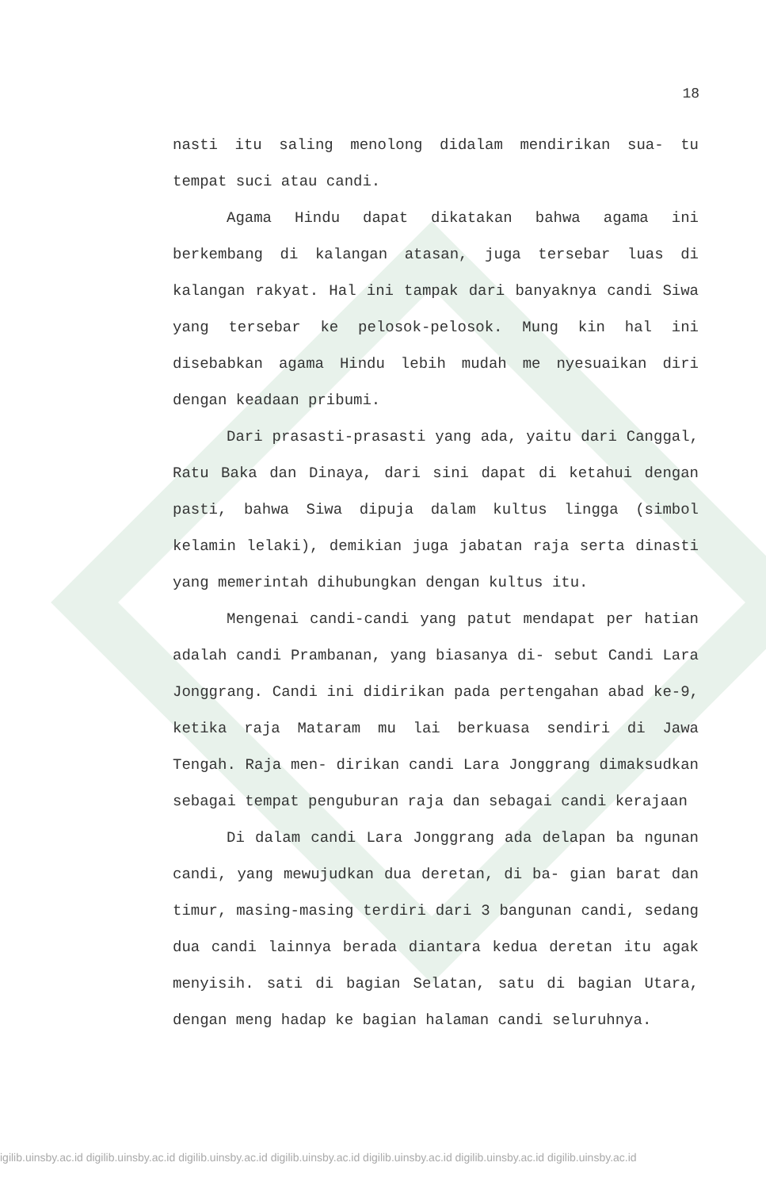18
nasti itu saling menolong didalam mendirikan sua- tu tempat suci atau candi.
Agama Hindu dapat dikatakan bahwa agama ini berkembang di kalangan atasan, juga tersebar luas di kalangan rakyat. Hal ini tampak dari banyaknya candi Siwa yang tersebar ke pelosok-pelosok. Mung kin hal ini disebabkan agama Hindu lebih mudah me nyesuaikan diri dengan keadaan pribumi.
Dari prasasti-prasasti yang ada, yaitu dari Canggal, Ratu Baka dan Dinaya, dari sini dapat di ketahui dengan pasti, bahwa Siwa dipuja dalam kultus lingga (simbol kelamin lelaki), demikian juga jabatan raja serta dinasti yang memerintah dihubungkan dengan kultus itu.
Mengenai candi-candi yang patut mendapat per hatian adalah candi Prambanan, yang biasanya di- sebut Candi Lara Jonggrang. Candi ini didirikan pada pertengahan abad ke-9, ketika raja Mataram mu lai berkuasa sendiri di Jawa Tengah. Raja men- dirikan candi Lara Jonggrang dimaksudkan sebagai tempat penguburan raja dan sebagai candi kerajaan
Di dalam candi Lara Jonggrang ada delapan ba ngunan candi, yang mewujudkan dua deretan, di ba- gian barat dan timur, masing-masing terdiri dari 3 bangunan candi, sedang dua candi lainnya berada diantara kedua deretan itu agak menyisih. sati di bagian Selatan, satu di bagian Utara, dengan meng hadap ke bagian halaman candi seluruhnya.
igilib.uinsby.ac.id digilib.uinsby.ac.id digilib.uinsby.ac.id digilib.uinsby.ac.id digilib.uinsby.ac.id digilib.uinsby.ac.id digilib.uinsby.ac.id